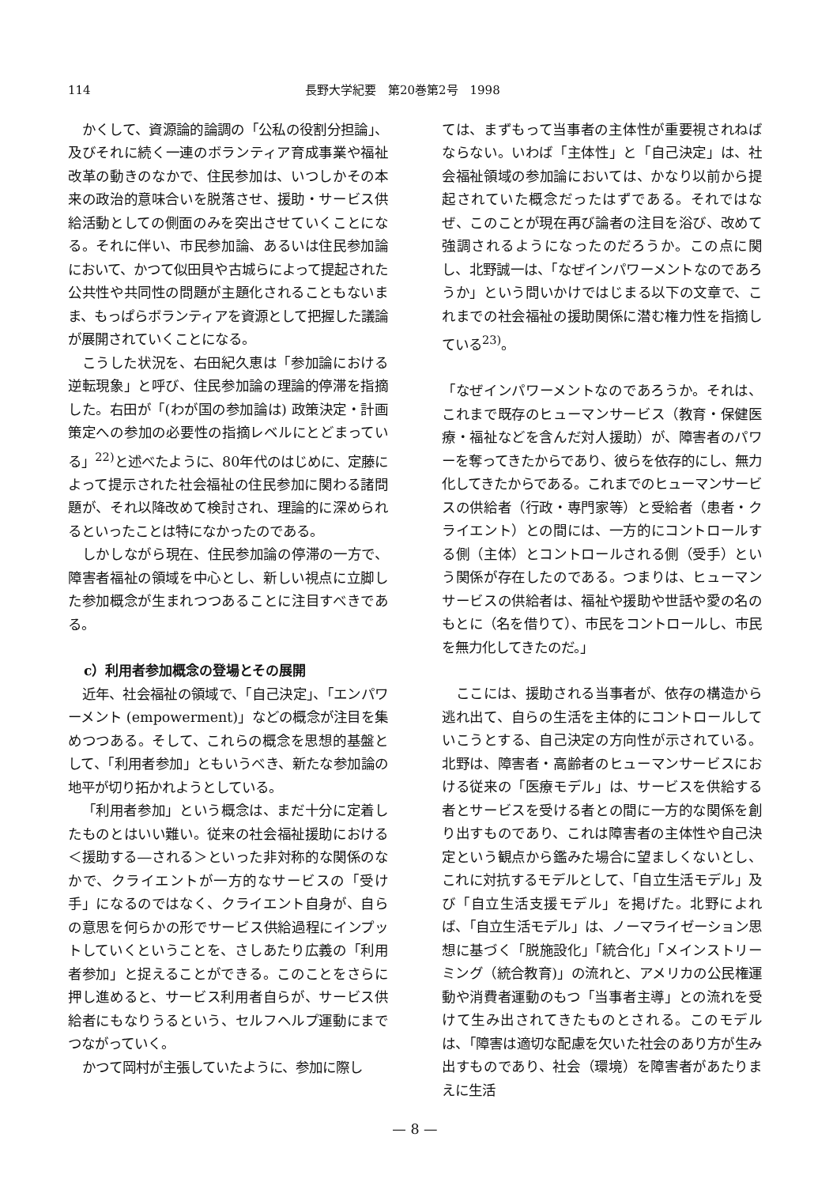114 長野大学紀要　第20巻第2号　1998
かくして、資源論的論調の「公私の役割分担論」、及びそれに続く一連のボランティア育成事業や福祉改革の動きのなかで、住民参加は、いつしかその本来の政治的意味合いを脱落させ、援助・サービス供給活動としての側面のみを突出させていくことになる。それに伴い、市民参加論、あるいは住民参加論において、かつて似田貝や古城らによって提起された公共性や共同性の問題が主題化されることもないまま、もっぱらボランティアを資源として把握した議論が展開されていくことになる。
こうした状況を、右田紀久恵は「参加論における逆転現象」と呼び、住民参加論の理論的停滞を指摘した。右田が「(わが国の参加論は) 政策決定・計画策定への参加の必要性の指摘レベルにとどまっている」<sup>22)</sup>と述べたように、80年代のはじめに、定藤によって提示された社会福祉の住民参加に関わる諸問題が、それ以降改めて検討され、理論的に深められるといったことは特になかったのである。
しかしながら現在、住民参加論の停滞の一方で、障害者福祉の領域を中心とし、新しい視点に立脚した参加概念が生まれつつあることに注目すべきである。
c）利用者参加概念の登場とその展開
近年、社会福祉の領域で、「自己決定」、「エンパワーメント (empowerment)」などの概念が注目を集めつつある。そして、これらの概念を思想的基盤として、「利用者参加」ともいうべき、新たな参加論の地平が切り拓かれようとしている。
「利用者参加」という概念は、まだ十分に定着したものとはいい難い。従来の社会福祉援助における＜援助する―される＞といった非対称的な関係のなかで、クライエントが一方的なサービスの「受け手」になるのではなく、クライエント自身が、自らの意思を何らかの形でサービス供給過程にインプットしていくということを、さしあたり広義の「利用者参加」と捉えることができる。このことをさらに押し進めると、サービス利用者自らが、サービス供給者にもなりうるという、セルフヘルプ運動にまでつながっていく。
かつて岡村が主張していたように、参加に際し
ては、まずもって当事者の主体性が重要視されねばならない。いわば「主体性」と「自己決定」は、社会福祉領域の参加論においては、かなり以前から提起されていた概念だったはずである。それではなぜ、このことが現在再び論者の注目を浴び、改めて強調されるようになったのだろうか。この点に関し、北野誠一は、「なぜインパワーメントなのであろうか」という問いかけではじまる以下の文章で、これまでの社会福祉の援助関係に潜む権力性を指摘している<sup>23)</sup>。
「なぜインパワーメントなのであろうか。それは、これまで既存のヒューマンサービス（教育・保健医療・福祉などを含んだ対人援助）が、障害者のパワーを奪ってきたからであり、彼らを依存的にし、無力化してきたからである。これまでのヒューマンサービスの供給者（行政・専門家等）と受給者（患者・クライエント）との間には、一方的にコントロールする側（主体）とコントロールされる側（受手）という関係が存在したのである。つまりは、ヒューマンサービスの供給者は、福祉や援助や世話や愛の名のもとに（名を借りて）、市民をコントロールし、市民を無力化してきたのだ。」
ここには、援助される当事者が、依存の構造から逃れ出て、自らの生活を主体的にコントロールしていこうとする、自己決定の方向性が示されている。北野は、障害者・高齢者のヒューマンサービスにおける従来の「医療モデル」は、サービスを供給する者とサービスを受ける者との間に一方的な関係を創り出すものであり、これは障害者の主体性や自己決定という観点から鑑みた場合に望ましくないとし、これに対抗するモデルとして、「自立生活モデル」及び「自立生活支援モデル」を掲げた。北野によれば、「自立生活モデル」は、ノーマライゼーション思想に基づく「脱施設化」「統合化」「メインストリーミング（統合教育)」の流れと、アメリカの公民権運動や消費者運動のもつ「当事者主導」との流れを受けて生み出されてきたものとされる。このモデルは、「障害は適切な配慮を欠いた社会のあり方が生み出すものであり、社会（環境）を障害者があたりまえに生活
— 8 —